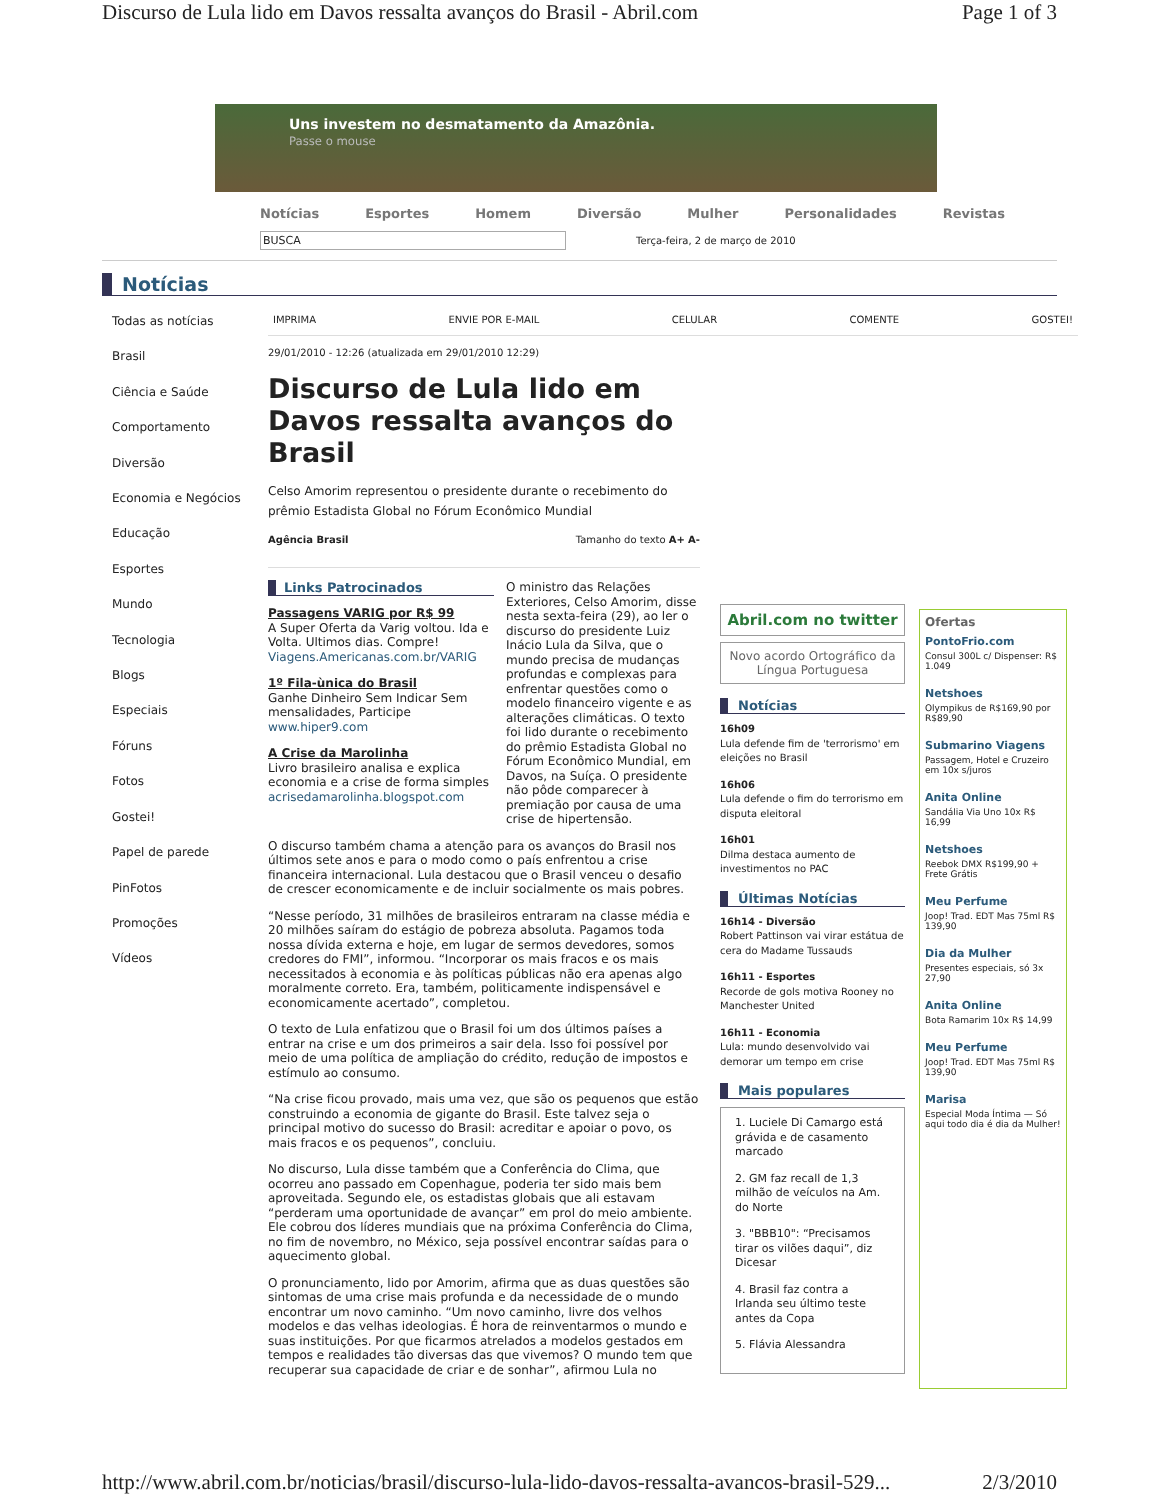Discurso de Lula lido em Davos ressalta avanços do Brasil - Abril.com Page 1 of 3
Uns investem no desmatamento da Amazônia.
Passe o mouse
Notícias Esportes Homem Diversão Mulher Personalidades Revistas
BUSCA
Terça-feira, 2 de março de 2010
Notícias
Todas as notícias
Brasil
Ciência e Saúde
Comportamento
Diversão
Economia e Negócios
Educação
Esportes
Mundo
Tecnologia
Blogs
Especiais
Fóruns
Fotos
Gostei!
Papel de parede
PinFotos
Promoções
Vídeos
IMPRIMA ENVIE POR E-MAIL CELULAR COMENTE GOSTEI!
29/01/2010 - 12:26 (atualizada em 29/01/2010 12:29)
Discurso de Lula lido em Davos ressalta avanços do Brasil
Celso Amorim representou o presidente durante o recebimento do prêmio Estadista Global no Fórum Econômico Mundial
Agência Brasil Tamanho do texto A+ A-
Links Patrocinados
Passagens VARIG por R$ 99
A Super Oferta da Varig voltou. Ida e Volta. Ultimos dias. Compre!
Viagens.Americanas.com.br/VARIG
1º Fila-ùnica do Brasil
Ganhe Dinheiro Sem Indicar Sem mensalidades, Participe
www.hiper9.com
A Crise da Marolinha
Livro brasileiro analisa e explica economia e a crise de forma simples
acrisedamarolinha.blogspot.com
O ministro das Relações Exteriores, Celso Amorim, disse nesta sexta-feira (29), ao ler o discurso do presidente Luiz Inácio Lula da Silva, que o mundo precisa de mudanças profundas e complexas para enfrentar questões como o modelo financeiro vigente e as alterações climáticas. O texto foi lido durante o recebimento do prêmio Estadista Global no Fórum Econômico Mundial, em Davos, na Suíça. O presidente não pôde comparecer à premiação por causa de uma crise de hipertensão.
O discurso também chama a atenção para os avanços do Brasil nos últimos sete anos e para o modo como o país enfrentou a crise financeira internacional. Lula destacou que o Brasil venceu o desafio de crescer economicamente e de incluir socialmente os mais pobres.
“Nesse período, 31 milhões de brasileiros entraram na classe média e 20 milhões saíram do estágio de pobreza absoluta. Pagamos toda nossa dívida externa e hoje, em lugar de sermos devedores, somos credores do FMI”, informou. “Incorporar os mais fracos e os mais necessitados à economia e às políticas públicas não era apenas algo moralmente correto. Era, também, politicamente indispensável e economicamente acertado”, completou.
O texto de Lula enfatizou que o Brasil foi um dos últimos países a entrar na crise e um dos primeiros a sair dela. Isso foi possível por meio de uma política de ampliação do crédito, redução de impostos e estímulo ao consumo.
“Na crise ficou provado, mais uma vez, que são os pequenos que estão construindo a economia de gigante do Brasil. Este talvez seja o principal motivo do sucesso do Brasil: acreditar e apoiar o povo, os mais fracos e os pequenos”, concluiu.
No discurso, Lula disse também que a Conferência do Clima, que ocorreu ano passado em Copenhague, poderia ter sido mais bem aproveitada. Segundo ele, os estadistas globais que ali estavam “perderam uma oportunidade de avançar” em prol do meio ambiente. Ele cobrou dos líderes mundiais que na próxima Conferência do Clima, no fim de novembro, no México, seja possível encontrar saídas para o aquecimento global.
O pronunciamento, lido por Amorim, afirma que as duas questões são sintomas de uma crise mais profunda e da necessidade de o mundo encontrar um novo caminho. “Um novo caminho, livre dos velhos modelos e das velhas ideologias. É hora de reinventarmos o mundo e suas instituições. Por que ficarmos atrelados a modelos gestados em tempos e realidades tão diversas das que vivemos? O mundo tem que recuperar sua capacidade de criar e de sonhar”, afirmou Lula no
Abril.com no twitter
Novo acordo Ortográfico da Língua Portuguesa
Notícias
16h09
Lula defende fim de 'terrorismo' em eleições no Brasil
16h06
Lula defende o fim do terrorismo em disputa eleitoral
16h01
Dilma destaca aumento de investimentos no PAC
Últimas Notícias
16h14 - Diversão
Robert Pattinson vai virar estátua de cera do Madame Tussauds
16h11 - Esportes
Recorde de gols motiva Rooney no Manchester United
16h11 - Economia
Lula: mundo desenvolvido vai demorar um tempo em crise
Mais populares
1. Luciele Di Camargo está grávida e de casamento marcado
2. GM faz recall de 1,3 milhão de veículos na Am. do Norte
3. "BBB10": “Precisamos tirar os vilões daqui”, diz Dicesar
4. Brasil faz contra a Irlanda seu último teste antes da Copa
5. Flávia Alessandra
Ofertas
PontoFrio.com
Consul 300L c/ Dispenser: R$ 1.049
Netshoes
Olympikus de R$169,90 por R$89,90
Submarino Viagens
Passagem, Hotel e Cruzeiro em 10x s/juros
Anita Online
Sandália Via Uno 10x R$ 16,99
Netshoes
Reebok DMX R$199,90 + Frete Grátis
Meu Perfume
Joop! Trad. EDT Mas 75ml R$ 139,90
Dia da Mulher
Presentes especiais, só 3x 27,90
Anita Online
Bota Ramarim 10x R$ 14,99
Meu Perfume
Joop! Trad. EDT Mas 75ml R$ 139,90
Marisa
Especial Moda Íntima — Só aqui todo dia é dia da Mulher!
http://www.abril.com.br/noticias/brasil/discurso-lula-lido-davos-ressalta-avancos-brasil-529... 2/3/2010